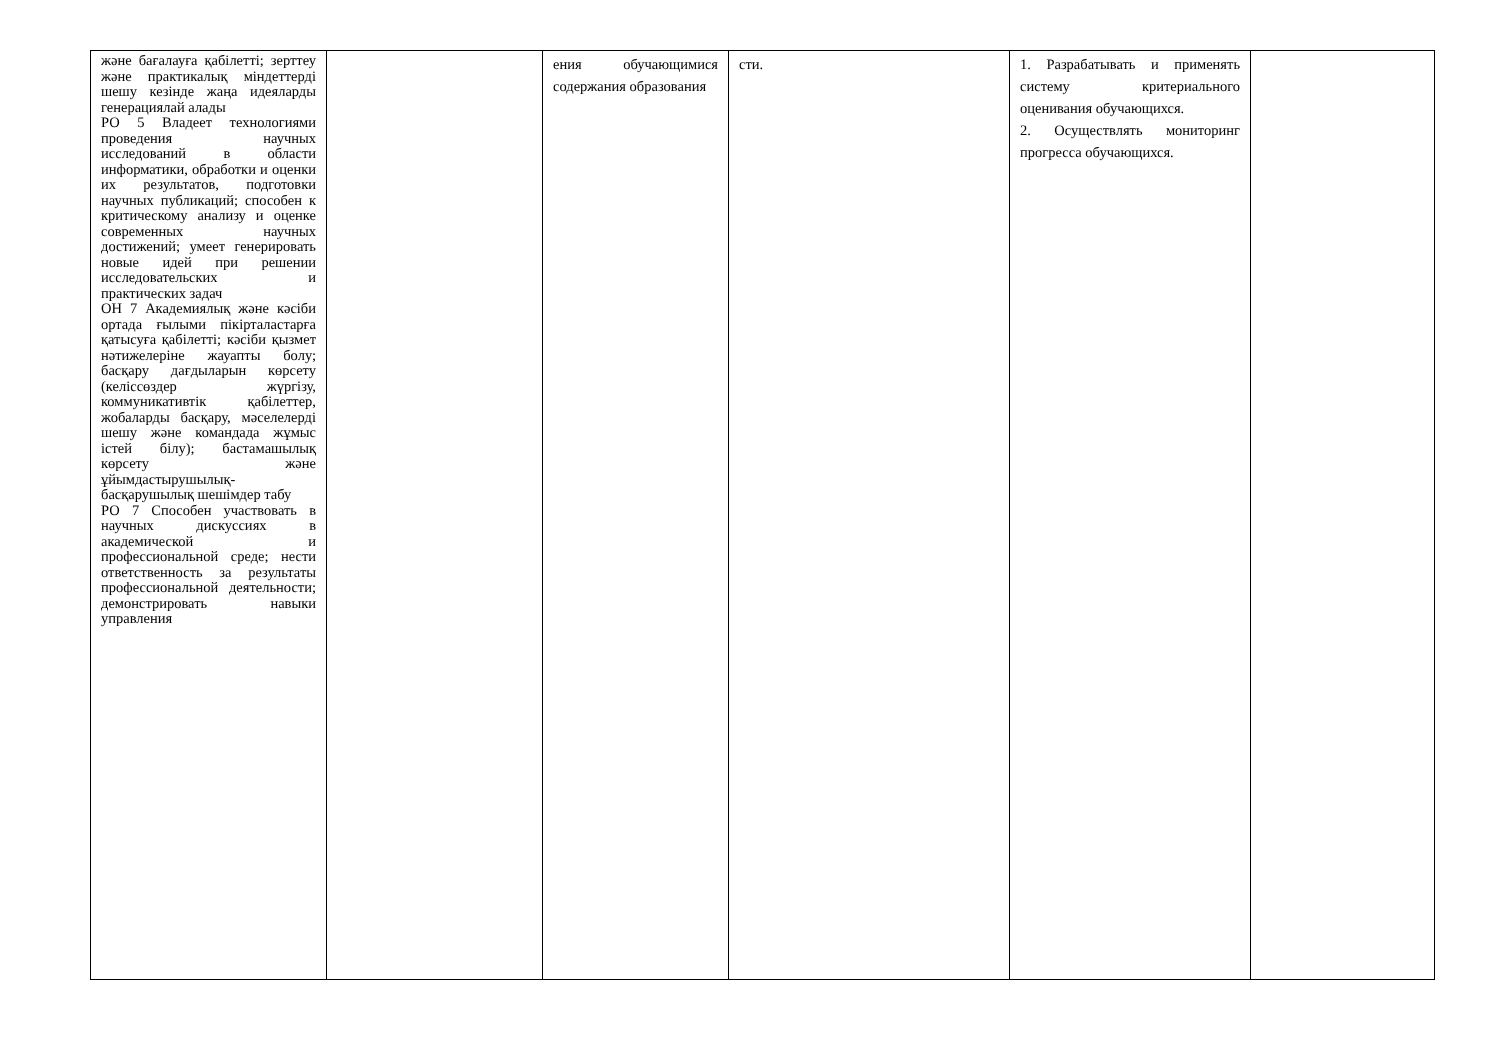| және бағалауға қабілетті; зерттеу және практикалық міндеттерді шешу кезінде жаңа идеяларды генерациялай алады РО 5 Владеет технологиями проведения научных исследований в области информатики, обработки и оценки их результатов, подготовки научных публикаций; способен к критическому анализу и оценке современных научных достижений; умеет генерировать новые идей при решении исследовательских и практических задач ОН 7 Академиялық және кәсіби ортада ғылыми пікірталастарға қатысуға қабілетті; кәсіби қызмет нәтижелеріне жауапты болу; басқару дағдыларын көрсету (келіссөздер жүргізу, коммуникативтік қабілеттер, жобаларды басқару, мәселелерді шешу және командада жұмыс істей білу); бастамашылық көрсету және ұйымдастырушылық-басқарушылық шешімдер табу РО 7 Способен участвовать в научных дискуссиях в академической и профессиональной среде; нести ответственность за результаты профессиональной деятельности; демонстрировать навыки управления | | ения обучающимися содержания образования | сти. | 1. Разрабатывать и применять систему критериального оценивания обучающихся. 2. Осуществлять мониторинг прогресса обучающихся. | |